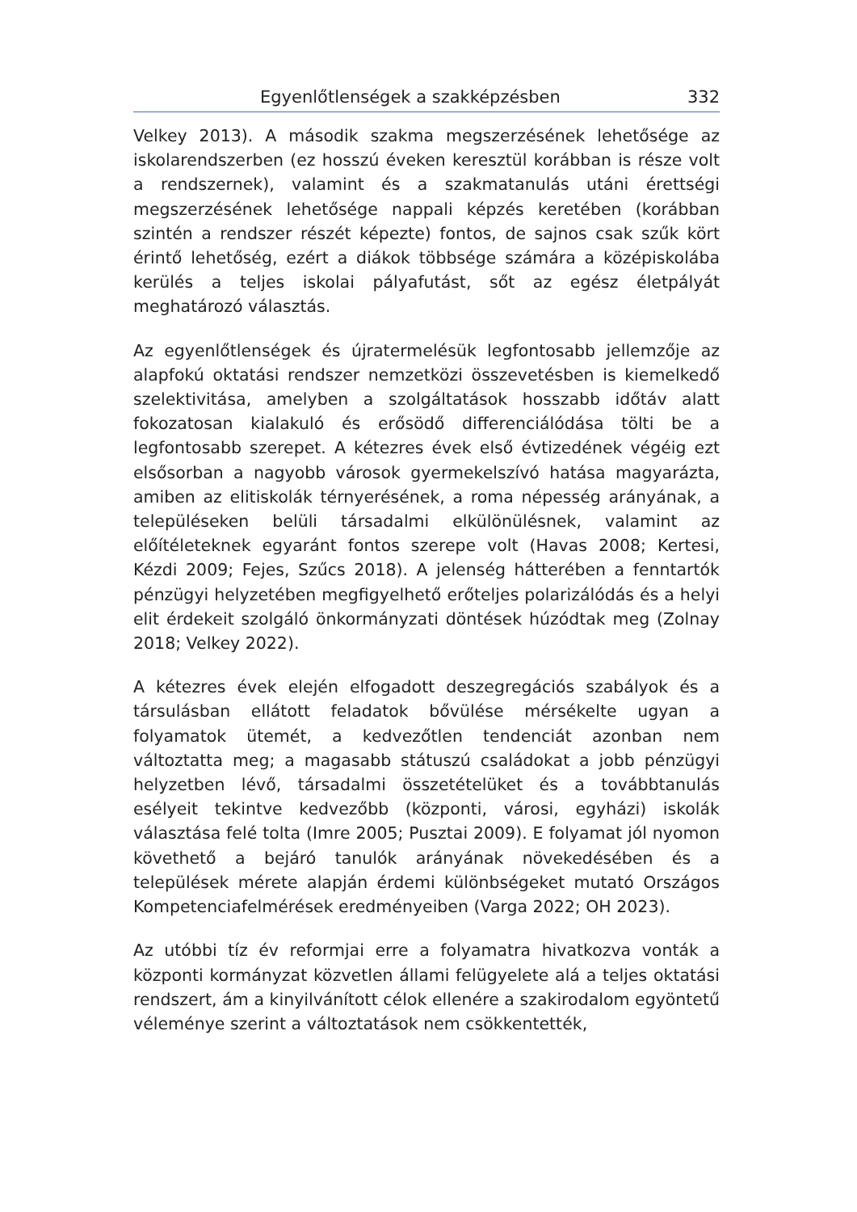Egyenlőtlenségek a szakképzésben 332
Velkey 2013). A második szakma megszerzésének lehetősége az iskolarendszerben (ez hosszú éveken keresztül korábban is része volt a rendszernek), valamint és a szakmatanulás utáni érettségi megszerzésének lehetősége nappali képzés keretében (korábban szintén a rendszer részét képezte) fontos, de sajnos csak szűk kört érintő lehetőség, ezért a diákok többsége számára a középiskolába kerülés a teljes iskolai pályafutást, sőt az egész életpályát meghatározó választás.
Az egyenlőtlenségek és újratermelésük legfontosabb jellemzője az alapfokú oktatási rendszer nemzetközi összevetésben is kiemelkedő szelektivitása, amelyben a szolgáltatások hosszabb időtáv alatt fokozatosan kialakuló és erősödő differenciálódása tölti be a legfontosabb szerepet. A kétezres évek első évtizedének végéig ezt elsősorban a nagyobb városok gyermekelszívó hatása magyarázta, amiben az elitiskolák térnyerésének, a roma népesség arányának, a településeken belüli társadalmi elkülönülésnek, valamint az előítéleteknek egyaránt fontos szerepe volt (Havas 2008; Kertesi, Kézdi 2009; Fejes, Szűcs 2018). A jelenség hátterében a fenntartók pénzügyi helyzetében megfigyelhető erőteljes polarizálódás és a helyi elit érdekeit szolgáló önkormányzati döntések húzódtak meg (Zolnay 2018; Velkey 2022).
A kétezres évek elején elfogadott deszegregációs szabályok és a társulásban ellátott feladatok bővülése mérsékelte ugyan a folyamatok ütemét, a kedvezőtlen tendenciát azonban nem változtatta meg; a magasabb státuszú családokat a jobb pénzügyi helyzetben lévő, társadalmi összetételüket és a továbbtanulás esélyeit tekintve kedvezőbb (központi, városi, egyházi) iskolák választása felé tolta (Imre 2005; Pusztai 2009). E folyamat jól nyomon követhető a bejáró tanulók arányának növekedésében és a települések mérete alapján érdemi különbségeket mutató Országos Kompetenciafelmérések eredményeiben (Varga 2022; OH 2023).
Az utóbbi tíz év reformjai erre a folyamatra hivatkozva vonták a központi kormányzat közvetlen állami felügyelete alá a teljes oktatási rendszert, ám a kinyilvánított célok ellenére a szakirodalom egyöntetű véleménye szerint a változtatások nem csökkentették,